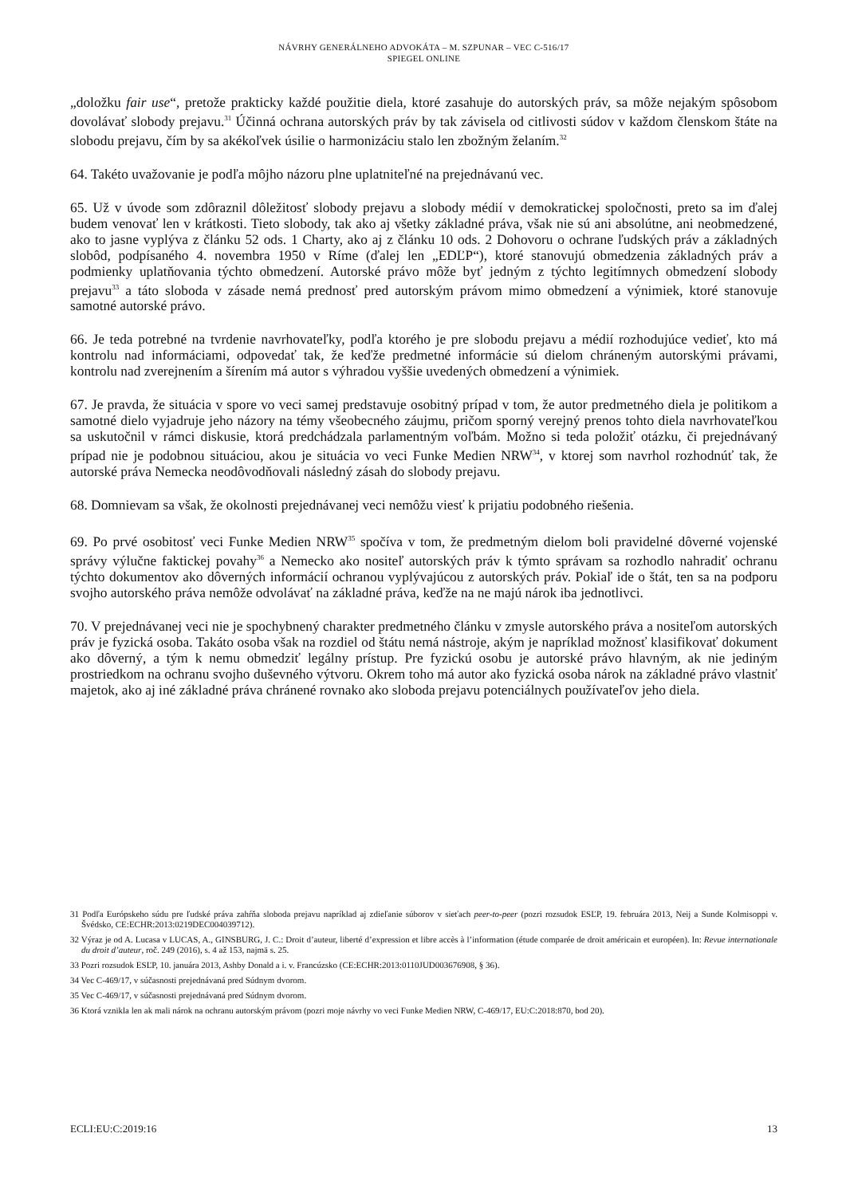NÁVRHY GENERÁLNEHO ADVOKÁTA – M. SZPUNAR – VEC C-516/17
SPIEGEL ONLINE
„doložku fair use“, pretože prakticky každé použitie diela, ktoré zasahuje do autorských práv, sa môže nejakým spôsobom dovolávať slobody prejavu.<sup>31</sup> Účinná ochrana autorských práv by tak závisela od citlivosti súdov v každom členskom štáte na slobodu prejavu, čím by sa akékoľvek úsilie o harmonizáciu stalo len zbožným želaním.<sup>32</sup>
64. Takéto uvažovanie je podľa môjho názoru plne uplatniteľné na prejednávanú vec.
65. Už v úvode som zdôraznil dôležitosť slobody prejavu a slobody médií v demokratickej spoločnosti, preto sa im ďalej budem venovať len v krátkosti. Tieto slobody, tak ako aj všetky základné práva, však nie sú ani absolútne, ani neobmedzené, ako to jasne vyplýva z článku 52 ods. 1 Charty, ako aj z článku 10 ods. 2 Dohovoru o ochrane ľudských práv a základných slobôd, podpísaného 4. novembra 1950 v Ríme (ďalej len „EDĽP“), ktoré stanovujú obmedzenia základných práv a podmienky uplatňovania týchto obmedzení. Autorské právo môže byť jedným z týchto legitímnych obmedzení slobody prejavu<sup>33</sup> a táto sloboda v zásade nemá prednosť pred autorským právom mimo obmedzení a výnimiek, ktoré stanovuje samotné autorské právo.
66. Je teda potrebné na tvrdenie navrhovateľky, podľa ktorého je pre slobodu prejavu a médií rozhodujúce vedieť, kto má kontrolu nad informáciami, odpovedať tak, že keďže predmetné informácie sú dielom chráneným autorskými právami, kontrolu nad zverejnením a šírením má autor s výhradou vyššie uvedených obmedzení a výnimiek.
67. Je pravda, že situácia v spore vo veci samej predstavuje osobitný prípad v tom, že autor predmetného diela je politikom a samotné dielo vyjadruje jeho názory na témy všeobecného záujmu, pričom sporný verejný prenos tohto diela navrhovateľkou sa uskutočnil v rámci diskusie, ktorá predchádzala parlamentným voľbám. Možno si teda položiť otázku, či prejednávaný prípad nie je podobnou situáciou, akou je situácia vo veci Funke Medien NRW<sup>34</sup>, v ktorej som navrhol rozhodnúť tak, že autorské práva Nemecka neodôvodňovali následný zásah do slobody prejavu.
68. Domnievam sa však, že okolnosti prejednávanej veci nemôžu viesť k prijatiu podobného riešenia.
69. Po prvé osobitosť veci Funke Medien NRW<sup>35</sup> spočíva v tom, že predmetným dielom boli pravidelné dôverné vojenské správy výlučne faktickej povahy<sup>36</sup> a Nemecko ako nositeľ autorských práv k týmto správam sa rozhodlo nahradiť ochranu týchto dokumentov ako dôverných informácií ochranou vyplývajúcou z autorských práv. Pokiaľ ide o štát, ten sa na podporu svojho autorského práva nemôže odvolávať na základné práva, keďže na ne majú nárok iba jednotlivci.
70. V prejednávanej veci nie je spochybnený charakter predmetného článku v zmysle autorského práva a nositeľom autorských práv je fyzická osoba. Takáto osoba však na rozdiel od štátu nemá nástroje, akým je napríklad možnosť klasifikovať dokument ako dôverný, a tým k nemu obmedziť legálny prístup. Pre fyzickú osobu je autorské právo hlavným, ak nie jediným prostriedkom na ochranu svojho duševného výtvoru. Okrem toho má autor ako fyzická osoba nárok na základné právo vlastniť majetok, ako aj iné základné práva chránené rovnako ako sloboda prejavu potenciálnych používateľov jeho diela.
31 Podľa Európskeho súdu pre ľudské práva zahŕňa sloboda prejavu napríklad aj zdieľanie súborov v sieťach peer-to-peer (pozri rozsudok ESĽP, 19. februára 2013, Neij a Sunde Kolmisoppi v. Švédsko, CE:ECHR:2013:0219DEC004039712).
32 Výraz je od A. Lucasa v LUCAS, A., GINSBURG, J. C.: Droit d’auteur, liberté d’expression et libre accès à l’information (étude comparée de droit américain et européen). In: Revue internationale du droit d’auteur, roč. 249 (2016), s. 4 až 153, najmä s. 25.
33 Pozri rozsudok ESĽP, 10. januára 2013, Ashby Donald a i. v. Francúzsko (CE:ECHR:2013:0110JUD003676908, § 36).
34 Vec C-469/17, v súčasnosti prejednávaná pred Súdnym dvorom.
35 Vec C-469/17, v súčasnosti prejednávaná pred Súdnym dvorom.
36 Ktorá vznikla len ak mali nárok na ochranu autorským právom (pozri moje návrhy vo veci Funke Medien NRW, C-469/17, EU:C:2018:870, bod 20).
ECLI:EU:C:2019:16 13